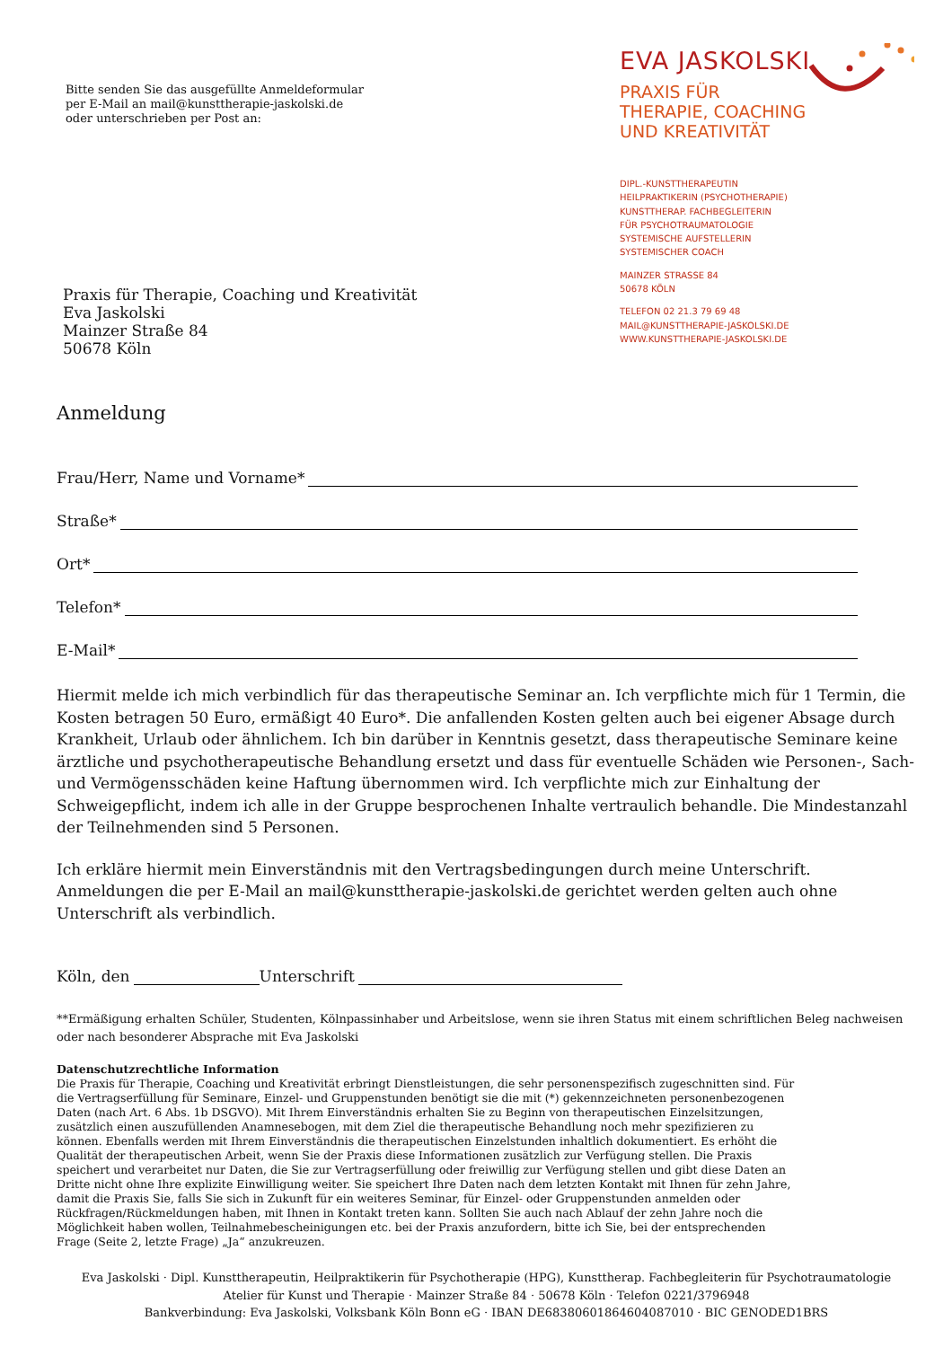Bitte senden Sie das ausgefüllte Anmeldeformular
per E-Mail an mail@kunsttherapie-jaskolski.de
oder unterschrieben per Post an:
Praxis für Therapie, Coaching und Kreativität
Eva Jaskolski
Mainzer Straße 84
50678 Köln
EVA JASKOLSKI
PRAXIS FÜR
THERAPIE, COACHING
UND KREATIVITÄT
DIPL.-KUNSTTHERAPEUTIN
HEILPRAKTIKERIN (PSYCHOTHERAPIE)
KUNSTTHERAP. FACHBEGLEITERIN
FÜR PSYCHOTRAUMATOLOGIE
SYSTEMISCHE AUFSTELLERIN
SYSTEMISCHER COACH
MAINZER STRASSE 84
50678 KÖLN
TELEFON 02 21.3 79 69 48
MAIL@KUNSTTHERAPIE-JASKOLSKI.DE
WWW.KUNSTTHERAPIE-JASKOLSKI.DE
Anmeldung
Frau/Herr, Name und Vorname*
Straße*
Ort*
Telefon*
E-Mail*
Hiermit melde ich mich verbindlich für das therapeutische Seminar an. Ich verpflichte mich für 1 Termin, die Kosten betragen 50 Euro, ermäßigt 40 Euro*. Die anfallenden Kosten gelten auch bei eigener Absage durch Krankheit, Urlaub oder ähnlichem. Ich bin darüber in Kenntnis gesetzt, dass therapeutische Seminare keine ärztliche und psychotherapeutische Behandlung ersetzt und dass für eventuelle Schäden wie Personen-, Sach- und Vermögensschäden keine Haftung übernommen wird. Ich verpflichte mich zur Einhaltung der Schweigepflicht, indem ich alle in der Gruppe besprochenen Inhalte vertraulich behandle. Die Mindestanzahl der Teilnehmenden sind 5 Personen.
Ich erkläre hiermit mein Einverständnis mit den Vertragsbedingungen durch meine Unterschrift.
Anmeldungen die per E-Mail an mail@kunsttherapie-jaskolski.de gerichtet werden gelten auch ohne Unterschrift als verbindlich.
Köln, den Unterschrift
**Ermäßigung erhalten Schüler, Studenten, Kölnpassinhaber und Arbeitslose, wenn sie ihren Status mit einem schriftlichen Beleg nachweisen oder nach besonderer Absprache mit Eva Jaskolski
Datenschutzrechtliche Information
Die Praxis für Therapie, Coaching und Kreativität erbringt Dienstleistungen, die sehr personenspezifisch zugeschnitten sind. Für die Vertragserfüllung für Seminare, Einzel- und Gruppenstunden benötigt sie die mit (*) gekennzeichneten personenbezogenen Daten (nach Art. 6 Abs. 1b DSGVO). Mit Ihrem Einverständnis erhalten Sie zu Beginn von therapeutischen Einzelsitzungen, zusätzlich einen auszufüllenden Anamnesebogen, mit dem Ziel die therapeutische Behandlung noch mehr spezifizieren zu können. Ebenfalls werden mit Ihrem Einverständnis die therapeutischen Einzelstunden inhaltlich dokumentiert. Es erhöht die Qualität der therapeutischen Arbeit, wenn Sie der Praxis diese Informationen zusätzlich zur Verfügung stellen. Die Praxis speichert und verarbeitet nur Daten, die Sie zur Vertragserfüllung oder freiwillig zur Verfügung stellen und gibt diese Daten an Dritte nicht ohne Ihre explizite Einwilligung weiter. Sie speichert Ihre Daten nach dem letzten Kontakt mit Ihnen für zehn Jahre, damit die Praxis Sie, falls Sie sich in Zukunft für ein weiteres Seminar, für Einzel- oder Gruppenstunden anmelden oder Rückfragen/Rückmeldungen haben, mit Ihnen in Kontakt treten kann. Sollten Sie auch nach Ablauf der zehn Jahre noch die Möglichkeit haben wollen, Teilnahmebescheinigungen etc. bei der Praxis anzufordern, bitte ich Sie, bei der entsprechenden Frage (Seite 2, letzte Frage) „Ja“ anzukreuzen.
Eva Jaskolski · Dipl. Kunsttherapeutin, Heilpraktikerin für Psychotherapie (HPG), Kunsttherap. Fachbegleiterin für Psychotraumatologie
Atelier für Kunst und Therapie · Mainzer Straße 84 · 50678 Köln · Telefon 0221/3796948
Bankverbindung: Eva Jaskolski, Volksbank Köln Bonn eG · IBAN DE68380601864604087010 · BIC GENODED1BRS